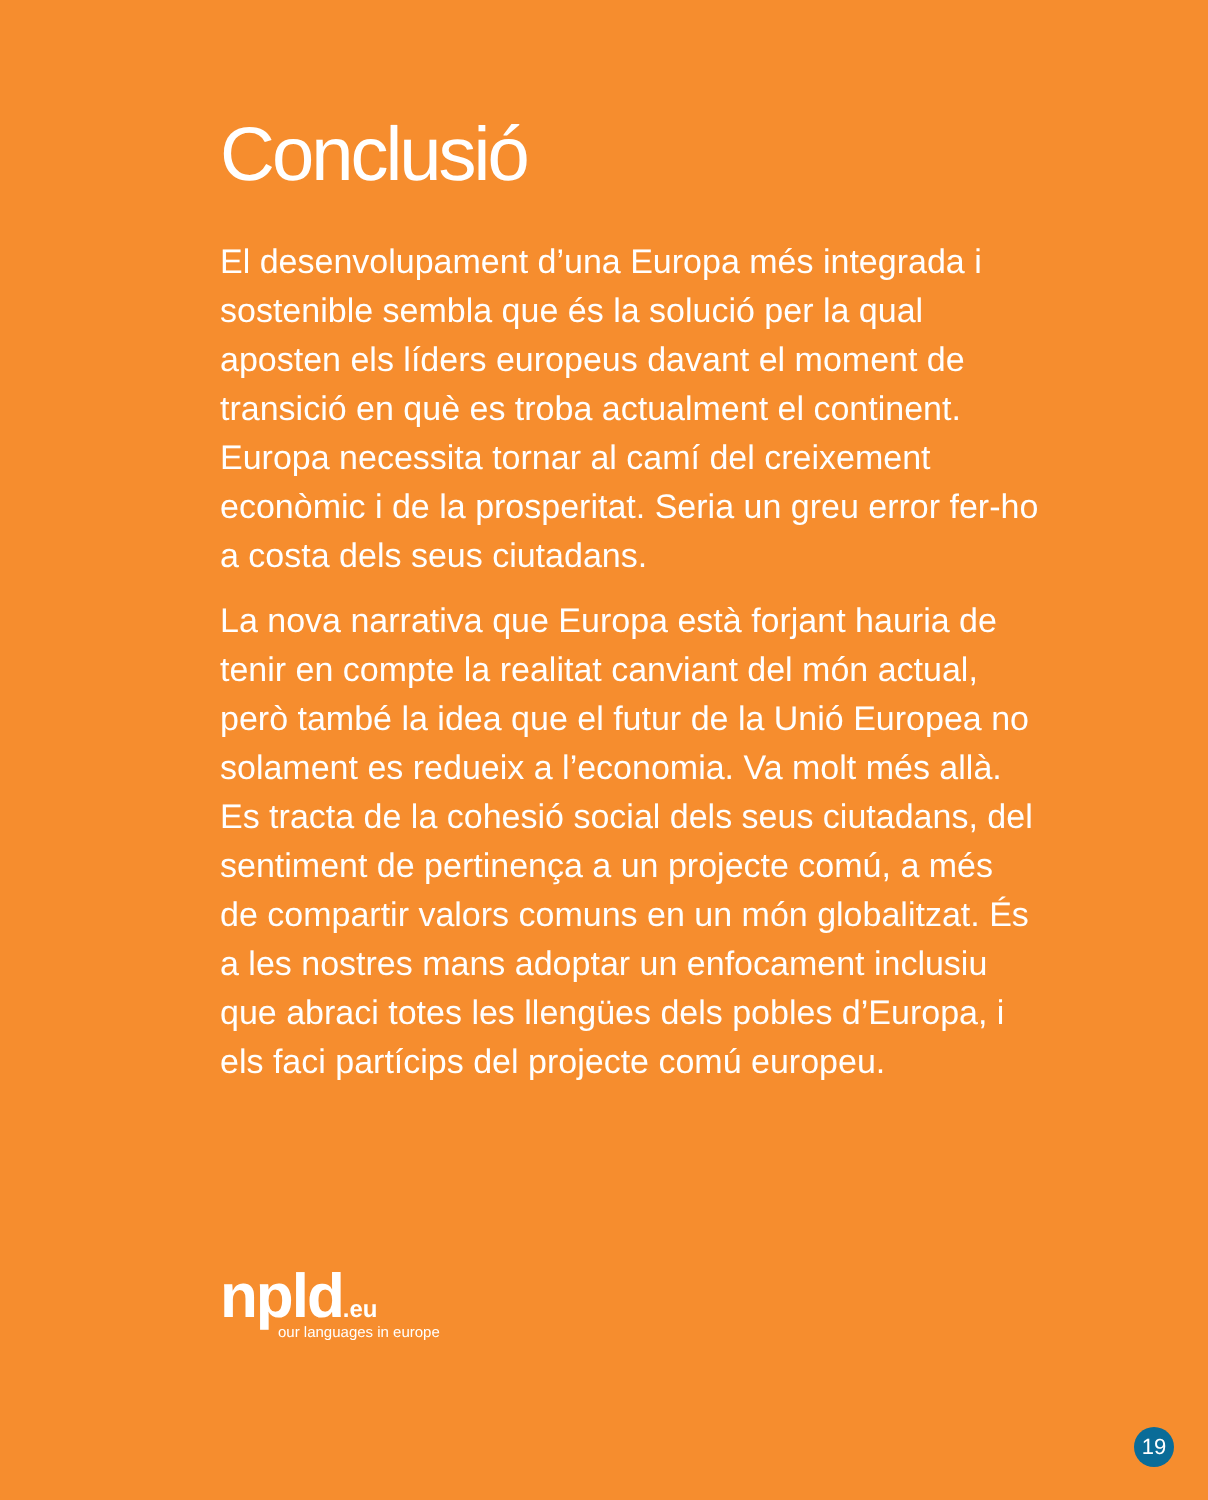Conclusió
El desenvolupament d’una Europa més integrada i sostenible sembla que és la solució per la qual aposten els líders europeus davant el moment de transició en què es troba actualment el continent. Europa necessita tornar al camí del creixement econòmic i de la prosperitat. Seria un greu error fer-ho a costa dels seus ciutadans.
La nova narrativa que Europa està forjant hauria de tenir en compte la realitat canviant del món actual, però també la idea que el futur de la Unió Europea no solament es redueix a l’economia. Va molt més allà. Es tracta de la cohesió social dels seus ciutadans, del sentiment de pertinença a un projecte comú, a més de compartir valors comuns en un món globalitzat. És a les nostres mans adoptar un enfocament inclusiu que abraci totes les llengües dels pobles d’Europa, i els faci partícips del projecte comú europeu.
npld.eu
our languages in europe
19